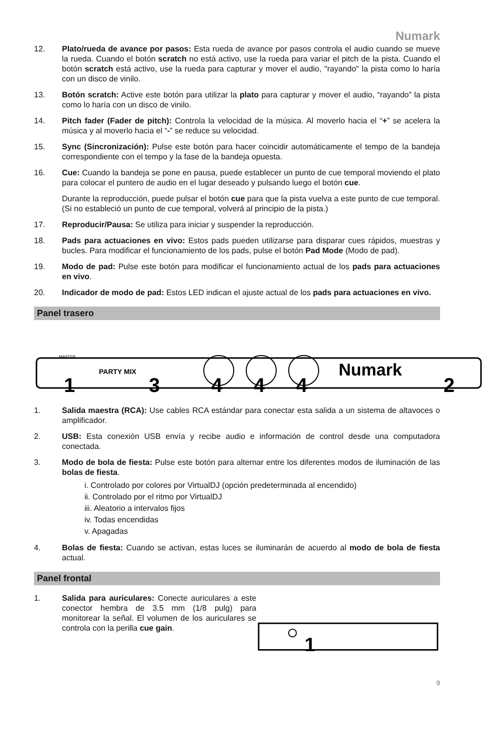Numark
12. Plato/rueda de avance por pasos: Esta rueda de avance por pasos controla el audio cuando se mueve la rueda. Cuando el botón scratch no está activo, use la rueda para variar el pitch de la pista. Cuando el botón scratch está activo, use la rueda para capturar y mover el audio, "rayando" la pista como lo haría con un disco de vinilo.
13. Botón scratch: Active este botón para utilizar la plato para capturar y mover el audio, “rayando” la pista como lo haría con un disco de vinilo.
14. Pitch fader (Fader de pitch): Controla la velocidad de la música. Al moverlo hacia el “+” se acelera la música y al moverlo hacia el “-” se reduce su velocidad.
15. Sync (Sincronización): Pulse este botón para hacer coincidir automáticamente el tempo de la bandeja correspondiente con el tempo y la fase de la bandeja opuesta.
16. Cue: Cuando la bandeja se pone en pausa, puede establecer un punto de cue temporal moviendo el plato para colocar el puntero de audio en el lugar deseado y pulsando luego el botón cue.
Durante la reproducción, puede pulsar el botón cue para que la pista vuelva a este punto de cue temporal. (Si no estableció un punto de cue temporal, volverá al principio de la pista.)
17. Reproducir/Pausa: Se utiliza para iniciar y suspender la reproducción.
18. Pads para actuaciones en vivo: Estos pads pueden utilizarse para disparar cues rápidos, muestras y bucles. Para modificar el funcionamiento de los pads, pulse el botón Pad Mode (Modo de pad).
19. Modo de pad: Pulse este botón para modificar el funcionamiento actual de los pads para actuaciones en vivo.
20. Indicador de modo de pad: Estos LED indican el ajuste actual de los pads para actuaciones en vivo.
Panel trasero
PARTY MIX
MASTER
Numark
1
2
3
4
4
4
1. Salida maestra (RCA): Use cables RCA estándar para conectar esta salida a un sistema de altavoces o amplificador.
2. USB: Esta conexión USB envía y recibe audio e información de control desde una computadora conectada.
3. Modo de bola de fiesta: Pulse este botón para alternar entre los diferentes modos de iluminación de las bolas de fiesta.
i. Controlado por colores por VirtualDJ (opción predeterminada al encendido)
ii. Controlado por el ritmo por VirtualDJ
iii. Aleatorio a intervalos fijos
iv. Todas encendidas
v. Apagadas
4. Bolas de fiesta: Cuando se activan, estas luces se iluminarán de acuerdo al modo de bola de fiesta actual.
Panel frontal
1. Salida para auriculares: Conecte auriculares a este conector hembra de 3.5 mm (1/8 pulg) para monitorear la señal. El volumen de los auriculares se controla con la perilla cue gain.
1
9